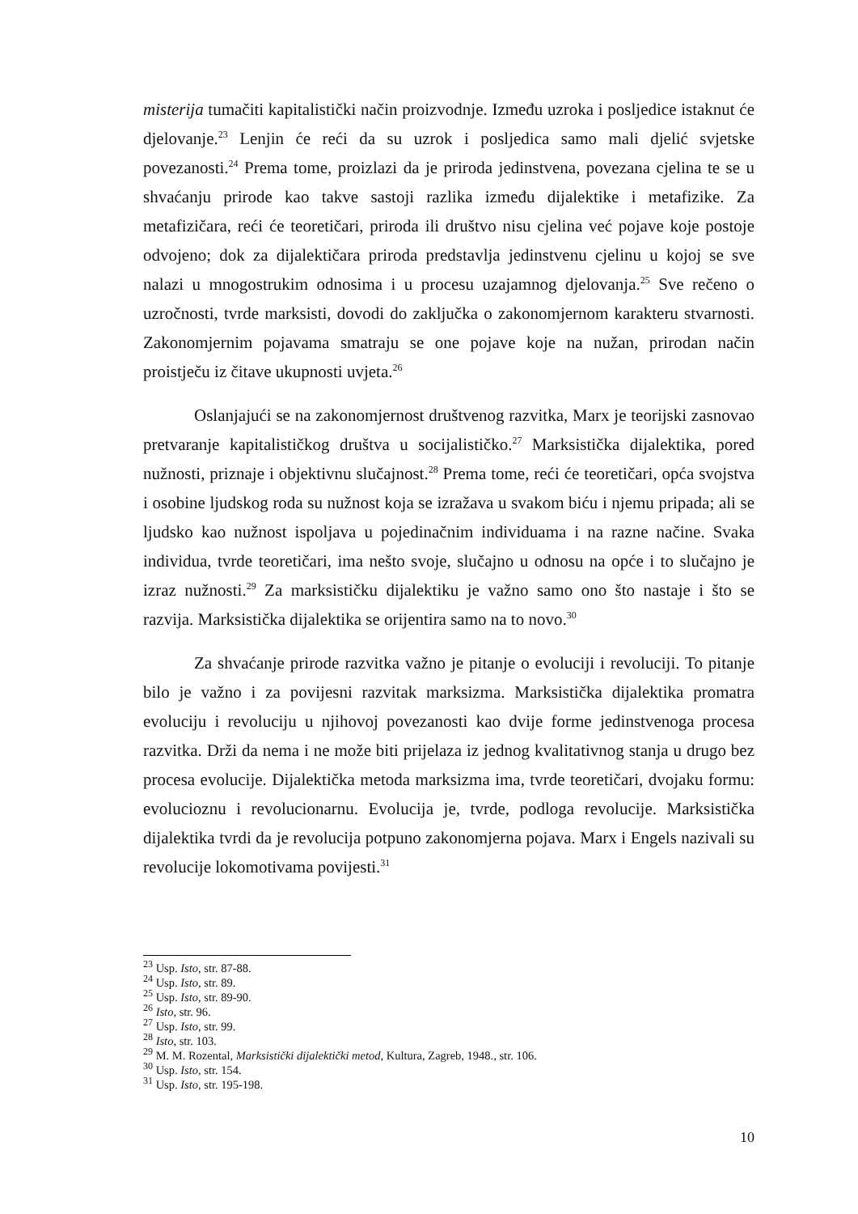misterija tumačiti kapitalistički način proizvodnje. Između uzroka i posljedice istaknut će djelovanje.<sup>23</sup> Lenjin će reći da su uzrok i posljedica samo mali djelić svjetske povezanosti.<sup>24</sup> Prema tome, proizlazi da je priroda jedinstvena, povezana cjelina te se u shvaćanju prirode kao takve sastoji razlika između dijalektike i metafizike. Za metafizičara, reći će teoretičari, priroda ili društvo nisu cjelina već pojave koje postoje odvojeno; dok za dijalektičara priroda predstavlja jedinstvenu cjelinu u kojoj se sve nalazi u mnogostrukim odnosima i u procesu uzajamnog djelovanja.<sup>25</sup> Sve rečeno o uzročnosti, tvrde marksisti, dovodi do zaključka o zakonomjernom karakteru stvarnosti. Zakonomjernim pojavama smatraju se one pojave koje na nužan, prirodan način proistječu iz čitave ukupnosti uvjeta.<sup>26</sup>
Oslanjajući se na zakonomjernost društvenog razvitka, Marx je teorijski zasnovao pretvaranje kapitalističkog društva u socijalističko.<sup>27</sup> Marksistička dijalektika, pored nužnosti, priznaje i objektivnu slučajnost.<sup>28</sup> Prema tome, reći će teoretičari, opća svojstva i osobine ljudskog roda su nužnost koja se izražava u svakom biću i njemu pripada; ali se ljudsko kao nužnost ispoljava u pojedinačnim individuama i na razne načine. Svaka individua, tvrde teoretičari, ima nešto svoje, slučajno u odnosu na opće i to slučajno je izraz nužnosti.<sup>29</sup> Za marksističku dijalektiku je važno samo ono što nastaje i što se razvija. Marksistička dijalektika se orijentira samo na to novo.<sup>30</sup>
Za shvaćanje prirode razvitka važno je pitanje o evoluciji i revoluciji. To pitanje bilo je važno i za povijesni razvitak marksizma. Marksistička dijalektika promatra evoluciju i revoluciju u njihovoj povezanosti kao dvije forme jedinstvenoga procesa razvitka. Drži da nema i ne može biti prijelaza iz jednog kvalitativnog stanja u drugo bez procesa evolucije. Dijalektička metoda marksizma ima, tvrde teoretičari, dvojaku formu: evolucioznu i revolucionarnu. Evolucija je, tvrde, podloga revolucije. Marksistička dijalektika tvrdi da je revolucija potpuno zakonomjerna pojava. Marx i Engels nazivali su revolucije lokomotivama povijesti.<sup>31</sup>
<sup>23</sup> Usp. Isto, str. 87-88.
<sup>24</sup> Usp. Isto, str. 89.
<sup>25</sup> Usp. Isto, str. 89-90.
<sup>26</sup> Isto, str. 96.
<sup>27</sup> Usp. Isto, str. 99.
<sup>28</sup> Isto, str. 103.
<sup>29</sup> M. M. Rozental, Marksistički dijalektički metod, Kultura, Zagreb, 1948., str. 106.
<sup>30</sup> Usp. Isto, str. 154.
<sup>31</sup> Usp. Isto, str. 195-198.
10